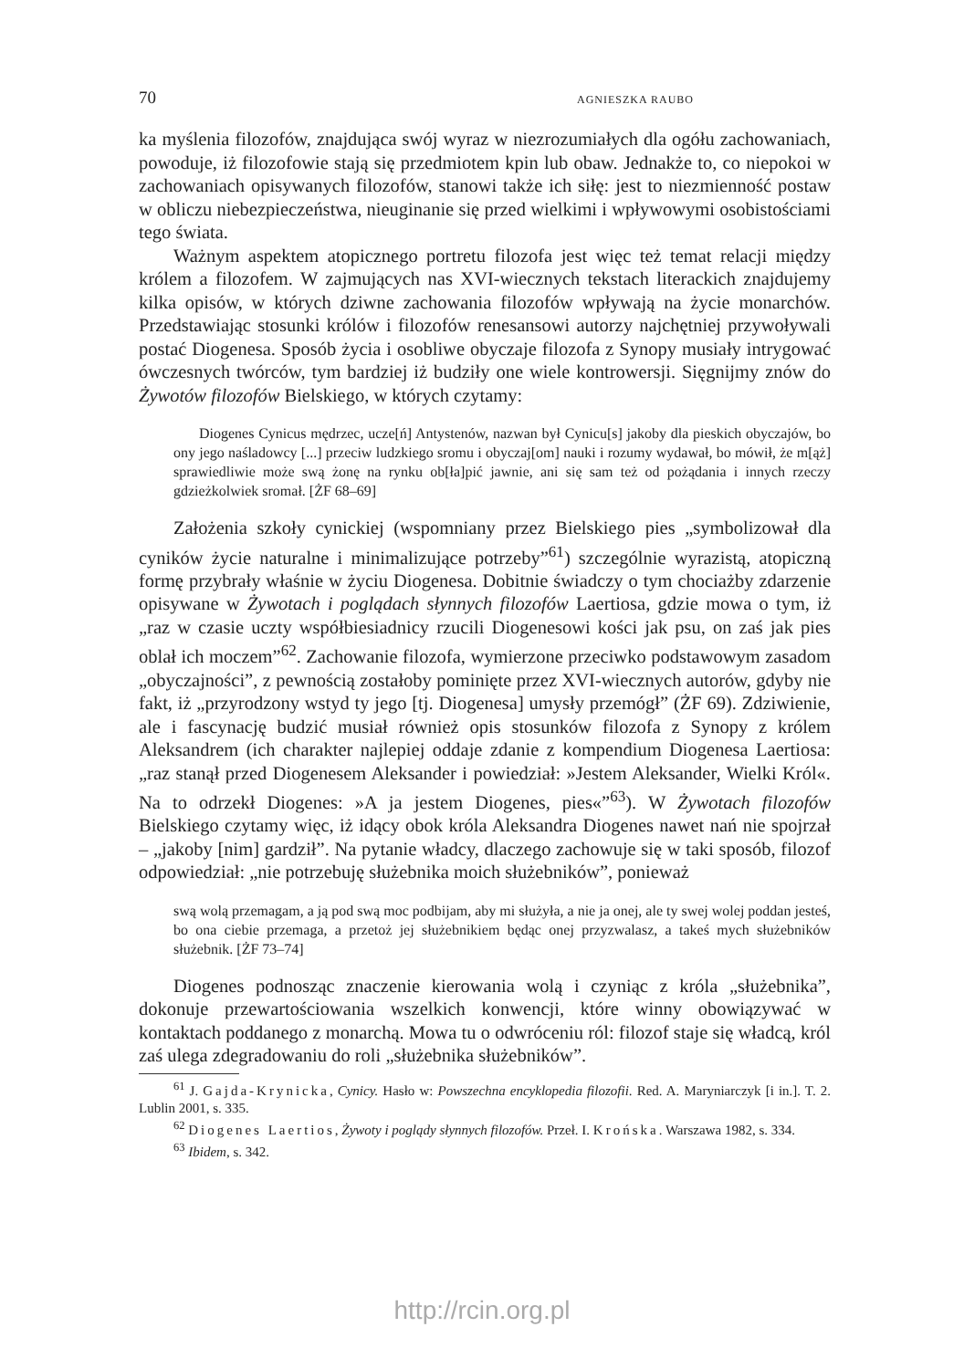70 AGNIESZKA RAUBO
ka myślenia filozofów, znajdująca swój wyraz w niezrozumiałych dla ogółu zachowaniach, powoduje, iż filozofowie stają się przedmiotem kpin lub obaw. Jednakże to, co niepokoi w zachowaniach opisywanych filozofów, stanowi także ich siłę: jest to niezmienność postaw w obliczu niebezpieczeństwa, nieuginanie się przed wielkimi i wpływowymi osobistościami tego świata.
Ważnym aspektem atopicznego portretu filozofa jest więc też temat relacji między królem a filozofem. W zajmujących nas XVI-wiecznych tekstach literackich znajdujemy kilka opisów, w których dziwne zachowania filozofów wpływają na życie monarchów. Przedstawiając stosunki królów i filozofów renesansowi autorzy najchętniej przywoływali postać Diogenesa. Sposób życia i osobliwe obyczaje filozofa z Synopy musiały intrygować ówczesnych twórców, tym bardziej iż budziły one wiele kontrowersji. Sięgnijmy znów do Żywotów filozofów Bielskiego, w których czytamy:
Diogenes Cynicus mędrzec, ucze[ń] Antystenów, nazwan był Cynicu[s] jakoby dla pieskich obyczajów, bo ony jego naśladowcy [...] przeciw ludzkiego sromu i obyczaj[om] nauki i rozumy wydawał, bo mówił, że m[ąż] sprawiedliwie może swą żonę na rynku ob[ła]pić jawnie, ani się sam też od pożądania i innych rzeczy gdzieżkolwiek sromał. [ŻF 68–69]
Założenia szkoły cynickiej (wspomniany przez Bielskiego pies „symbolizował dla cyników życie naturalne i minimalizujące potrzeby”<sup>61</sup>) szczególnie wyrazistą, atopiczną formę przybrały właśnie w życiu Diogenesa. Dobitnie świadczy o tym chociażby zdarzenie opisywane w Żywotach i poglądach słynnych filozofów Laertiosa, gdzie mowa o tym, iż „raz w czasie uczty współbiesiadnicy rzucili Diogenesowi kości jak psu, on zaś jak pies oblał ich moczem”<sup>62</sup>. Zachowanie filozofa, wymierzone przeciwko podstawowym zasadom „obyczajności”, z pewnością zostałoby pominięte przez XVI-wiecznych autorów, gdyby nie fakt, iż „przyrodzony wstyd ty jego [tj. Diogenesa] umysły przemógł” (ŻF 69). Zdziwienie, ale i fascynację budzić musiał również opis stosunków filozofa z Synopy z królem Aleksandrem (ich charakter najlepiej oddaje zdanie z kompendium Diogenesa Laertiosa: „raz stanął przed Diogenesem Aleksander i powiedział: »Jestem Aleksander, Wielki Król«. Na to odrzekł Diogenes: »A ja jestem Diogenes, pies«”<sup>63</sup>). W Żywotach filozofów Bielskiego czytamy więc, iż idący obok króla Aleksandra Diogenes nawet nań nie spojrzał – „jakoby [nim] gardził”. Na pytanie władcy, dlaczego zachowuje się w taki sposób, filozof odpowiedział: „nie potrzebuję służebnika moich służebników”, ponieważ
swą wolą przemagam, a ją pod swą moc podbijam, aby mi służyła, a nie ja onej, ale ty swej wolej poddan jesteś, bo ona ciebie przemaga, a przetoż jej służebnikiem będąc onej przyzwalasz, a takeś mych służebników służebnik. [ŻF 73–74]
Diogenes podnosząc znaczenie kierowania wolą i czyniąc z króla „służebnika”, dokonuje przewartościowania wszelkich konwencji, które winny obowiązywać w kontaktach poddanego z monarchą. Mowa tu o odwróceniu ról: filozof staje się władcą, król zaś ulega zdegradowaniu do roli „służebnika służebników”.
<sup>61</sup> J. Gajda-Krynicka, Cynicy. Hasło w: Powszechna encyklopedia filozofii. Red. A. Maryniarczyk [i in.]. T. 2. Lublin 2001, s. 335.
<sup>62</sup> Diogenes Laertios, Żywoty i poglądy słynnych filozofów. Przeł. I. Krońska. Warszawa 1982, s. 334.
<sup>63</sup> Ibidem, s. 342.
http://rcin.org.pl